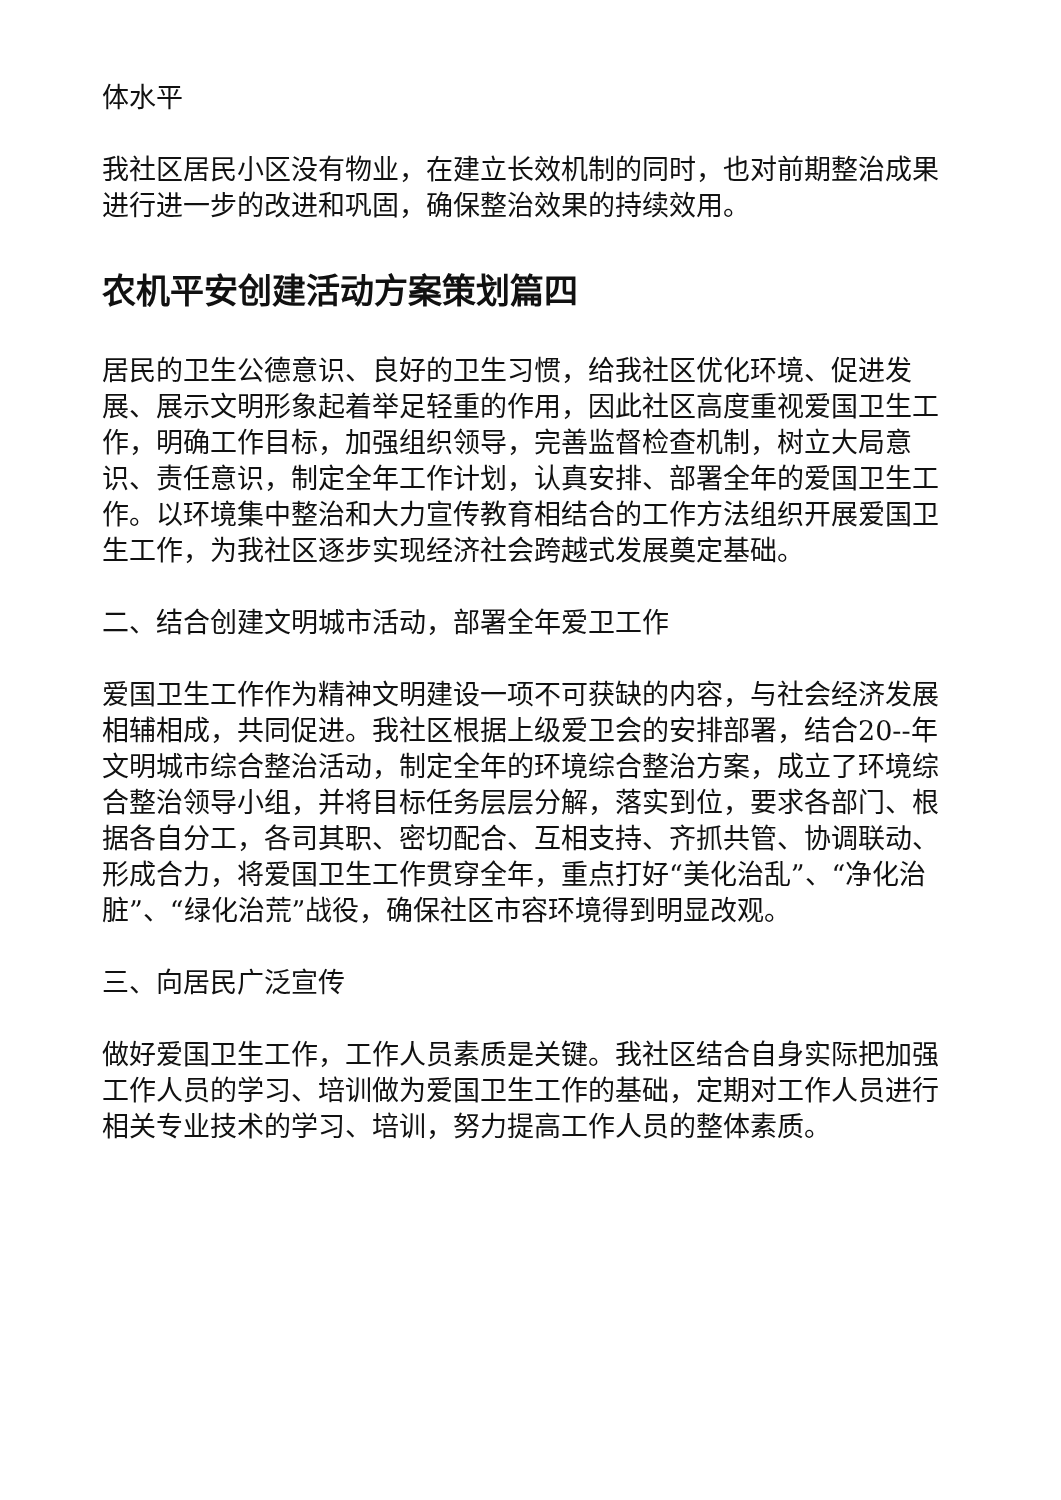体水平
我社区居民小区没有物业，在建立长效机制的同时，也对前期整治成果进行进一步的改进和巩固，确保整治效果的持续效用。
农机平安创建活动方案策划篇四
居民的卫生公德意识、良好的卫生习惯，给我社区优化环境、促进发展、展示文明形象起着举足轻重的作用，因此社区高度重视爱国卫生工作，明确工作目标，加强组织领导，完善监督检查机制，树立大局意识、责任意识，制定全年工作计划，认真安排、部署全年的爱国卫生工作。以环境集中整治和大力宣传教育相结合的工作方法组织开展爱国卫生工作，为我社区逐步实现经济社会跨越式发展奠定基础。
二、结合创建文明城市活动，部署全年爱卫工作
爱国卫生工作作为精神文明建设一项不可获缺的内容，与社会经济发展相辅相成，共同促进。我社区根据上级爱卫会的安排部署，结合20--年文明城市综合整治活动，制定全年的环境综合整治方案，成立了环境综合整治领导小组，并将目标任务层层分解，落实到位，要求各部门、根据各自分工，各司其职、密切配合、互相支持、齐抓共管、协调联动、形成合力，将爱国卫生工作贯穿全年，重点打好“美化治乱”、“净化治脏”、“绿化治荒”战役，确保社区市容环境得到明显改观。
三、向居民广泛宣传
做好爱国卫生工作，工作人员素质是关键。我社区结合自身实际把加强工作人员的学习、培训做为爱国卫生工作的基础，定期对工作人员进行相关专业技术的学习、培训，努力提高工作人员的整体素质。